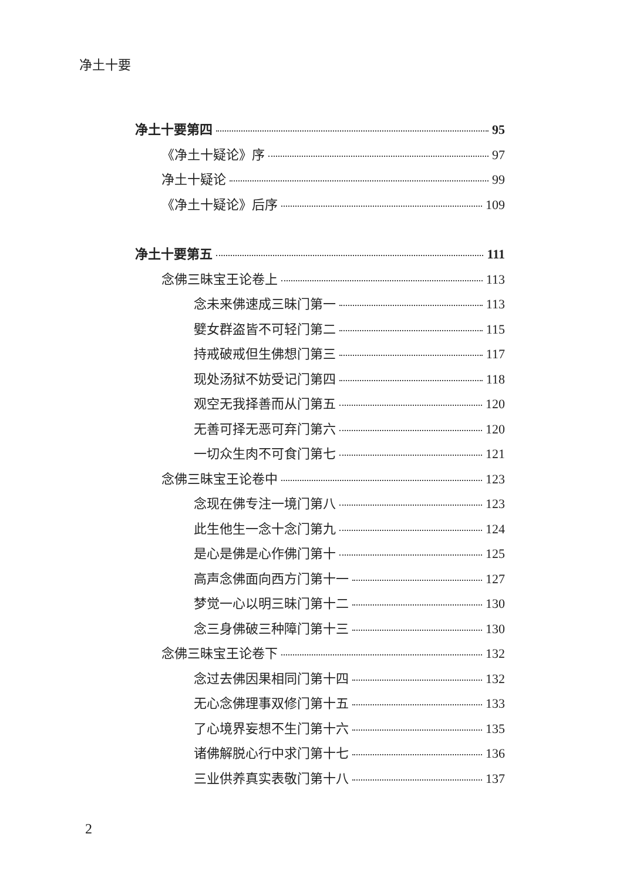净土十要
净土十要第四 95
《净土十疑论》序 97
净土十疑论 99
《净土十疑论》后序 109
净土十要第五 111
念佛三昧宝王论卷上 113
念未来佛速成三昧门第一 113
嬖女群盗皆不可轻门第二 115
持戒破戒但生佛想门第三 117
现处汤狱不妨受记门第四 118
观空无我择善而从门第五 120
无善可择无恶可弃门第六 120
一切众生肉不可食门第七 121
念佛三昧宝王论卷中 123
念现在佛专注一境门第八 123
此生他生一念十念门第九 124
是心是佛是心作佛门第十 125
高声念佛面向西方门第十一 127
梦觉一心以明三昧门第十二 130
念三身佛破三种障门第十三 130
念佛三昧宝王论卷下 132
念过去佛因果相同门第十四 132
无心念佛理事双修门第十五 133
了心境界妄想不生门第十六 135
诸佛解脱心行中求门第十七 136
三业供养真实表敬门第十八 137
2